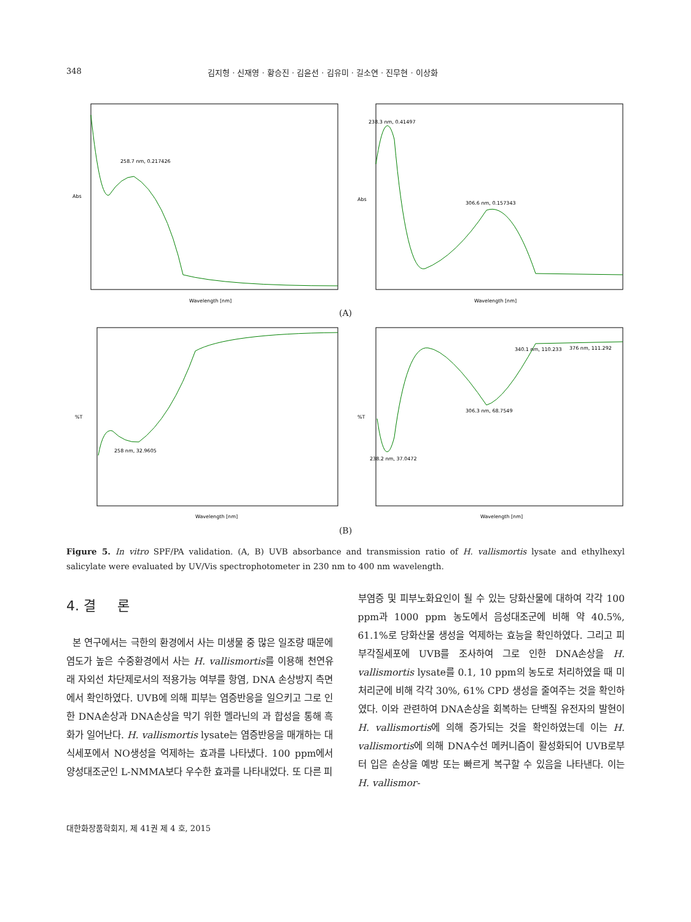348 김지형 · 신재영 · 황승진 · 김윤선 · 김유미 · 길소연 · 진무현 · 이상화
258.7 nm, 0.217426
Abs
Wavelength [nm]
238.3 nm, 0.41497
306.6 nm, 0.157343
Abs
Wavelength [nm]
(A)
258 nm, 32.9605
%T
Wavelength [nm]
238.2 nm, 37.0472
306.3 nm, 68.7549
340.1 nm, 110.233
376 nm, 111.292
%T
Wavelength [nm]
(B)
Figure 5. In vitro SPF/PA validation. (A, B) UVB absorbance and transmission ratio of H. vallismortis lysate and ethylhexyl salicylate were evaluated by UV/Vis spectrophotometer in 230 nm to 400 nm wavelength.
4. 결 론
본 연구에서는 극한의 환경에서 사는 미생물 중 많은 일조량 때문에 염도가 높은 수중환경에서 사는 H. vallismortis를 이용해 천연유래 자외선 차단제로서의 적용가능 여부를 항염, DNA 손상방지 측면에서 확인하였다. UVB에 의해 피부는 염증반응을 일으키고 그로 인한 DNA손상과 DNA손상을 막기 위한 멜라닌의 과 합성을 통해 흑화가 일어난다. H. vallismortis lysate는 염증반응을 매개하는 대식세포에서 NO생성을 억제하는 효과를 나타냈다. 100 ppm에서 양성대조군인 L-NMMA보다 우수한 효과를 나타내었다. 또 다른 피
부염증 및 피부노화요인이 될 수 있는 당화산물에 대하여 각각 100 ppm과 1000 ppm 농도에서 음성대조군에 비해 약 40.5%, 61.1%로 당화산물 생성을 억제하는 효능을 확인하였다. 그리고 피부각질세포에 UVB를 조사하여 그로 인한 DNA손상을 H. vallismortis lysate를 0.1, 10 ppm의 농도로 처리하였을 때 미처리군에 비해 각각 30%, 61% CPD 생성을 줄여주는 것을 확인하였다. 이와 관련하여 DNA손상을 회복하는 단백질 유전자의 발현이 H. vallismortis에 의해 증가되는 것을 확인하였는데 이는 H. vallismortis에 의해 DNA수선 메커니즘이 활성화되어 UVB로부터 입은 손상을 예방 또는 빠르게 복구할 수 있음을 나타낸다. 이는 H. vallismor-
대한화장품학회지, 제 41권 제 4 호, 2015